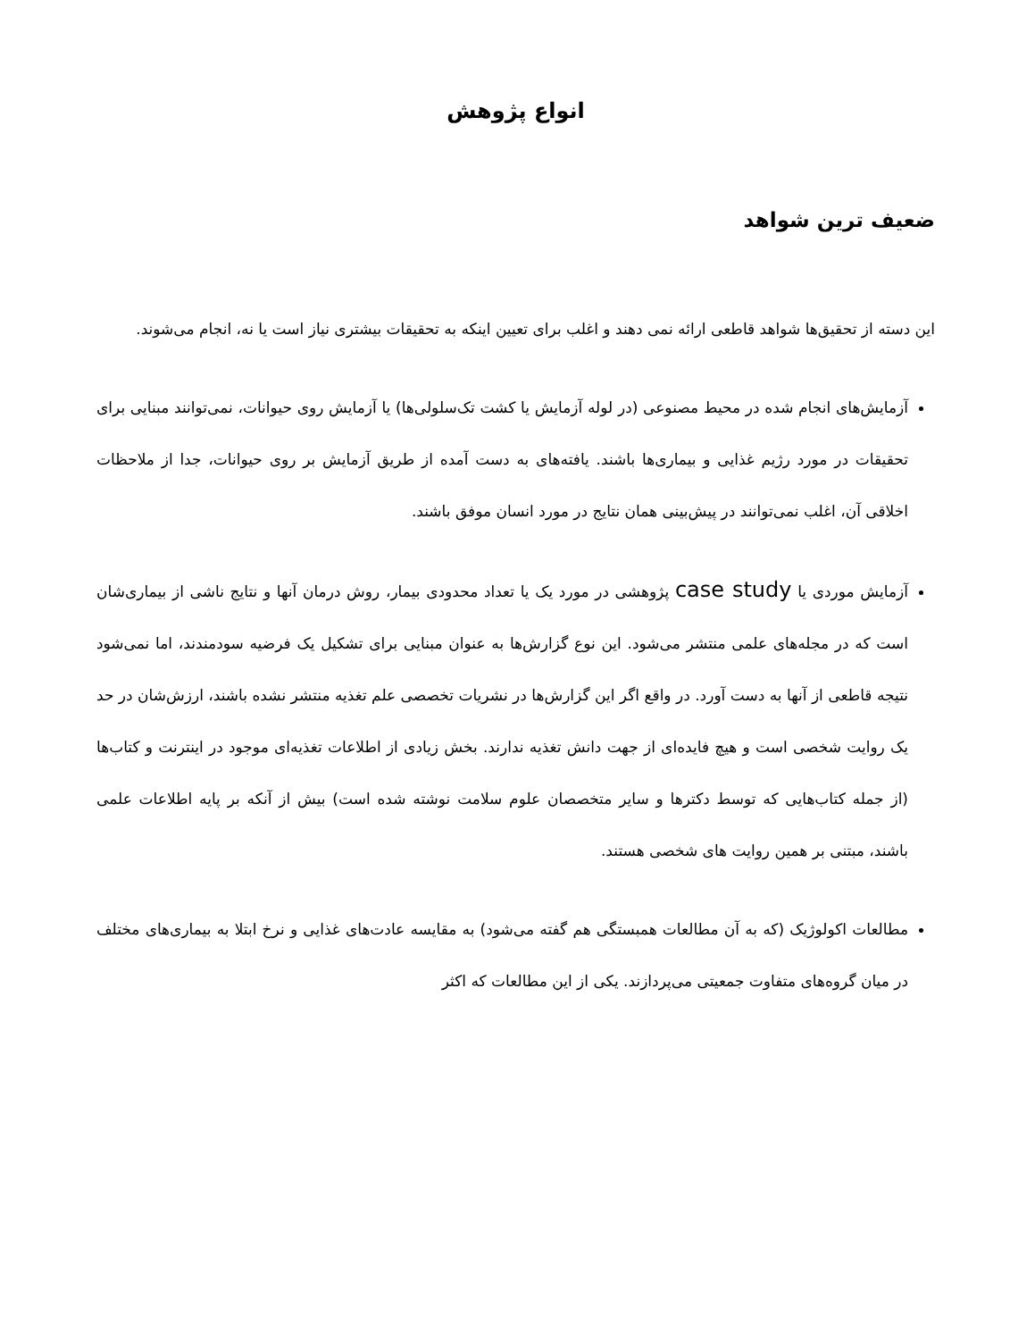انواع پژوهش
ضعیف ترین شواهد
این دسته از تحقیق‌ها شواهد قاطعی ارائه نمی دهند و اغلب برای تعیین اینکه به تحقیقات بیشتری نیاز است یا نه، انجام می‌شوند.
آزمایش‌های انجام شده در محیط مصنوعی (در لوله آزمایش یا کشت تک‌سلولی‌ها) یا آزمایش روی حیوانات، نمی‌توانند مبنایی برای تحقیقات در مورد رژیم غذایی و بیماری‌ها باشند. یافته‌های به دست آمده از طریق آزمایش بر روی حیوانات، جدا از ملاحظات اخلاقی آن، اغلب نمی‌توانند در پیش‌بینی همان نتایج در مورد انسان موفق باشند.
آزمایش موردی یا case study پژوهشی در مورد یک یا تعداد محدودی بیمار، روش درمان آنها و نتایج ناشی از بیماری‌شان است که در مجله‌های علمی منتشر می‌شود. این نوع گزارش‌ها به عنوان مبنایی برای تشکیل یک فرضیه سودمندند، اما نمی‌شود نتیجه قاطعی از آنها به دست آورد. در واقع اگر این گزارش‌ها در نشریات تخصصی علم تغذیه منتشر نشده باشند، ارزش‌شان در حد یک روایت شخصی است و هیچ فایده‌ای از جهت دانش تغذیه ندارند. بخش زیادی از اطلاعات تغذیه‌ای موجود در اینترنت و کتاب‌ها (از جمله کتاب‌هایی که توسط دکترها و سایر متخصصان علوم سلامت نوشته شده است) بیش از آنکه بر پایه اطلاعات علمی باشند، مبتنی بر همین روایت های شخصی هستند.
مطالعات اکولوژیک (که به آن مطالعات همبستگی هم گفته می‌شود) به مقایسه عادت‌های غذایی و نرخ ابتلا به بیماری‌های مختلف در میان گروه‌های متفاوت جمعیتی می‌پردازند. یکی از این مطالعات که اکثر